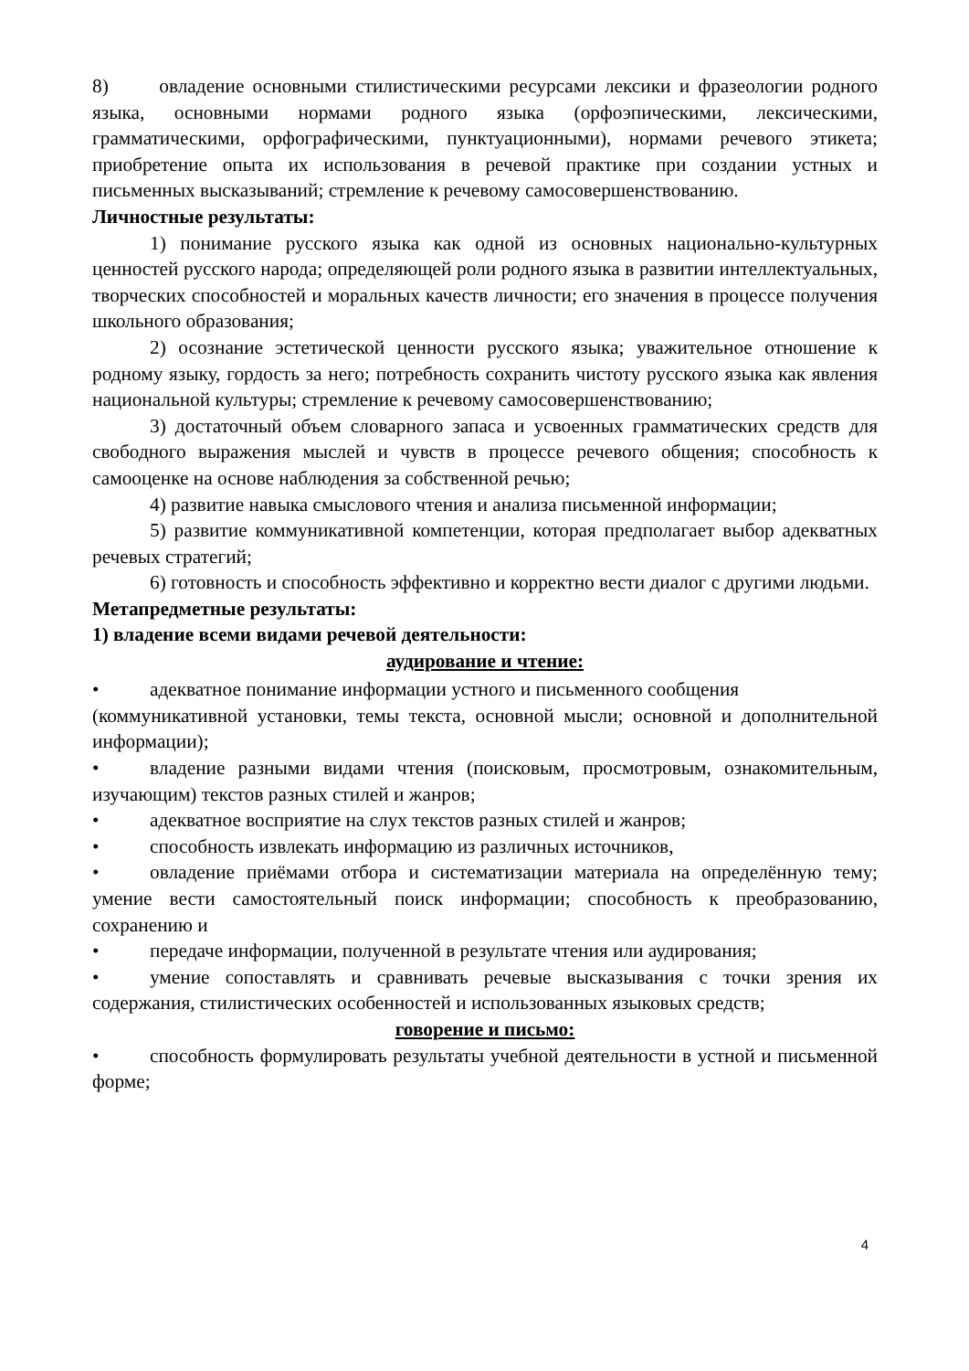8) овладение основными стилистическими ресурсами лексики и фразеологии родного языка, основными нормами родного языка (орфоэпическими, лексическими, грамматическими, орфографическими, пунктуационными), нормами речевого этикета; приобретение опыта их использования в речевой практике при создании устных и письменных высказываний; стремление к речевому самосовершенствованию.
Личностные результаты:
1) понимание русского языка как одной из основных национально-культурных ценностей русского народа; определяющей роли родного языка в развитии интеллектуальных, творческих способностей и моральных качеств личности; его значения в процессе получения школьного образования;
2) осознание эстетической ценности русского языка; уважительное отношение к родному языку, гордость за него; потребность сохранить чистоту русского языка как явления национальной культуры; стремление к речевому самосовершенствованию;
3) достаточный объем словарного запаса и усвоенных грамматических средств для свободного выражения мыслей и чувств в процессе речевого общения; способность к самооценке на основе наблюдения за собственной речью;
4) развитие навыка смыслового чтения и анализа письменной информации;
5) развитие коммуникативной компетенции, которая предполагает выбор адекватных речевых стратегий;
6) готовность и способность эффективно и корректно вести диалог с другими людьми.
Метапредметные результаты:
1) владение всеми видами речевой деятельности:
аудирование и чтение:
• адекватное понимание информации устного и письменного сообщения
(коммуникативной установки, темы текста, основной мысли; основной и дополнительной информации);
• владение разными видами чтения (поисковым, просмотровым, ознакомительным, изучающим) текстов разных стилей и жанров;
• адекватное восприятие на слух текстов разных стилей и жанров;
• способность извлекать информацию из различных источников,
• овладение приёмами отбора и систематизации материала на определённую тему; умение вести самостоятельный поиск информации; способность к преобразованию, сохранению и
• передаче информации, полученной в результате чтения или аудирования;
• умение сопоставлять и сравнивать речевые высказывания с точки зрения их содержания, стилистических особенностей и использованных языковых средств;
говорение и письмо:
• способность формулировать результаты учебной деятельности в устной и письменной форме;
4